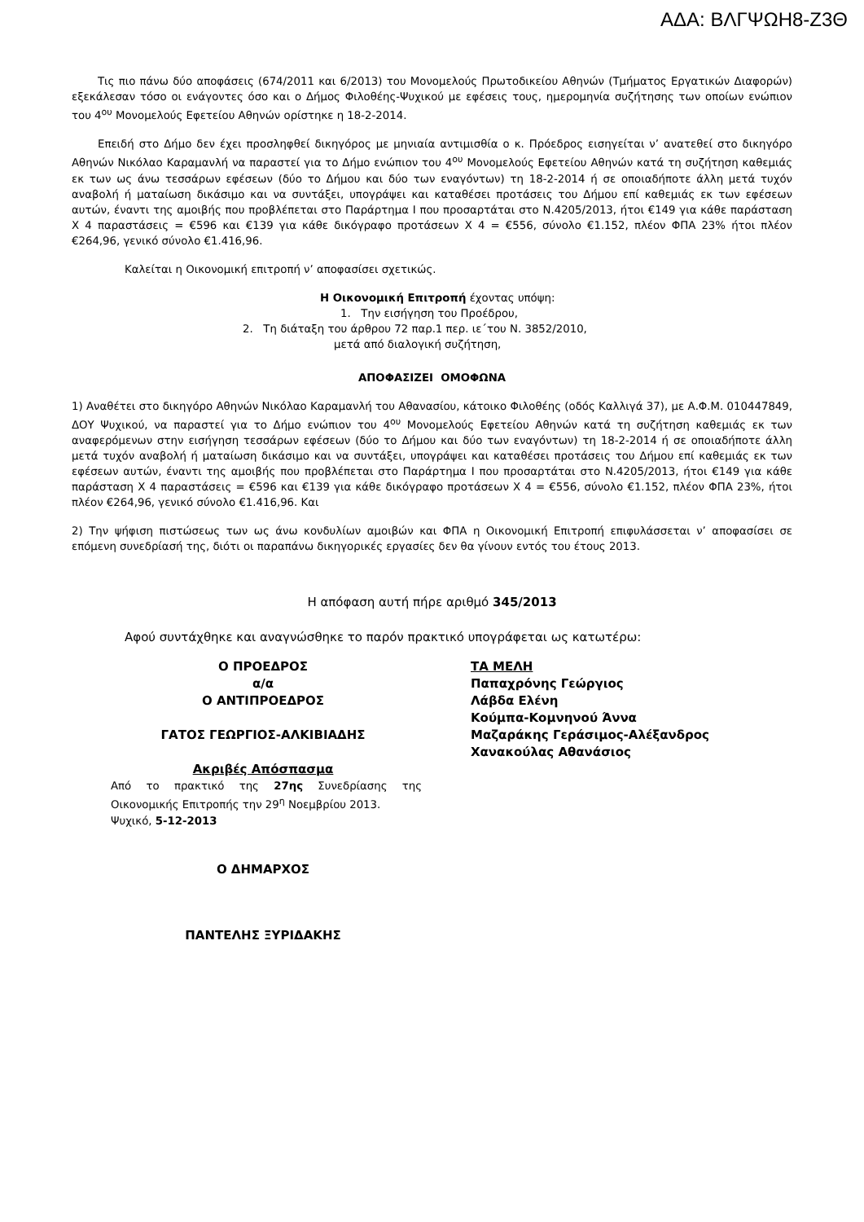ΑΔΑ: ΒΛΓΨΩΗ8-Ζ3Θ
Τις πιο πάνω δύο αποφάσεις (674/2011 και 6/2013) του Μονομελούς Πρωτοδικείου Αθηνών (Τμήματος Εργατικών Διαφορών) εξεκάλεσαν τόσο οι ενάγοντες όσο και ο Δήμος Φιλοθέης-Ψυχικού με εφέσεις τους, ημερομηνία συζήτησης των οποίων ενώπιον του 4<sup>ου</sup> Μονομελούς Εφετείου Αθηνών ορίστηκε η 18-2-2014.
Επειδή στο Δήμο δεν έχει προσληφθεί δικηγόρος με μηνιαία αντιμισθία ο κ. Πρόεδρος εισηγείται ν’ ανατεθεί στο δικηγόρο Αθηνών Νικόλαο Καραμανλή να παραστεί για το Δήμο ενώπιον του 4<sup>ου</sup> Μονομελούς Εφετείου Αθηνών κατά τη συζήτηση καθεμιάς εκ των ως άνω τεσσάρων εφέσεων (δύο το Δήμου και δύο των εναγόντων) τη 18-2-2014 ή σε οποιαδήποτε άλλη μετά τυχόν αναβολή ή ματαίωση δικάσιμο και να συντάξει, υπογράψει και καταθέσει προτάσεις του Δήμου επί καθεμιάς εκ των εφέσεων αυτών, έναντι της αμοιβής που προβλέπεται στο Παράρτημα Ι που προσαρτάται στο Ν.4205/2013, ήτοι €149 για κάθε παράσταση Χ 4 παραστάσεις = €596 και €139 για κάθε δικόγραφο προτάσεων Χ 4 = €556, σύνολο €1.152, πλέον ΦΠΑ 23% ήτοι πλέον €264,96, γενικό σύνολο €1.416,96.
Καλείται η Οικονομική επιτροπή ν’ αποφασίσει σχετικώς.
Η Οικονομική Επιτροπή έχοντας υπόψη:
1. Την εισήγηση του Προέδρου,
2. Τη διάταξη του άρθρου 72 παρ.1 περ. ιε΄του Ν. 3852/2010,
μετά από διαλογική συζήτηση,
ΑΠΟΦΑΣΙΖΕΙ ΟΜΟΦΩΝΑ
1) Αναθέτει στο δικηγόρο Αθηνών Νικόλαο Καραμανλή του Αθανασίου, κάτοικο Φιλοθέης (οδός Καλλιγά 37), με Α.Φ.Μ. 010447849, ΔΟΥ Ψυχικού, να παραστεί για το Δήμο ενώπιον του 4<sup>ου</sup> Μονομελούς Εφετείου Αθηνών κατά τη συζήτηση καθεμιάς εκ των αναφερόμενων στην εισήγηση τεσσάρων εφέσεων (δύο το Δήμου και δύο των εναγόντων) τη 18-2-2014 ή σε οποιαδήποτε άλλη μετά τυχόν αναβολή ή ματαίωση δικάσιμο και να συντάξει, υπογράψει και καταθέσει προτάσεις του Δήμου επί καθεμιάς εκ των εφέσεων αυτών, έναντι της αμοιβής που προβλέπεται στο Παράρτημα Ι που προσαρτάται στο Ν.4205/2013, ήτοι €149 για κάθε παράσταση Χ 4 παραστάσεις = €596 και €139 για κάθε δικόγραφο προτάσεων Χ 4 = €556, σύνολο €1.152, πλέον ΦΠΑ 23%, ήτοι πλέον €264,96, γενικό σύνολο €1.416,96. Και
2) Την ψήφιση πιστώσεως των ως άνω κονδυλίων αμοιβών και ΦΠΑ η Οικονομική Επιτροπή επιφυλάσσεται ν’ αποφασίσει σε επόμενη συνεδρίασή της, διότι οι παραπάνω δικηγορικές εργασίες δεν θα γίνουν εντός του έτους 2013.
Η απόφαση αυτή πήρε αριθμό 345/2013
Αφού συντάχθηκε και αναγνώσθηκε το παρόν πρακτικό υπογράφεται ως κατωτέρω:
Ο ΠΡΟΕΔΡΟΣ
α/α
Ο ΑΝΤΙΠΡΟΕΔΡΟΣ
ΓΑΤΟΣ ΓΕΩΡΓΙΟΣ-ΑΛΚΙΒΙΑΔΗΣ
Ακριβές Απόσπασμα
Από το πρακτικό της 27ης Συνεδρίασης της Οικονομικής Επιτροπής την 29<sup>η</sup> Νοεμβρίου 2013.
Ψυχικό, 5-12-2013
Ο ΔΗΜΑΡΧΟΣ
ΠΑΝΤΕΛΗΣ ΞΥΡΙΔΑΚΗΣ
ΤΑ ΜΕΛΗ
Παπαχρόνης Γεώργιος
Λάβδα Ελένη
Κούμπα-Κομνηνού Άννα
Μαζαράκης Γεράσιμος-Αλέξανδρος
Χανακούλας Αθανάσιος